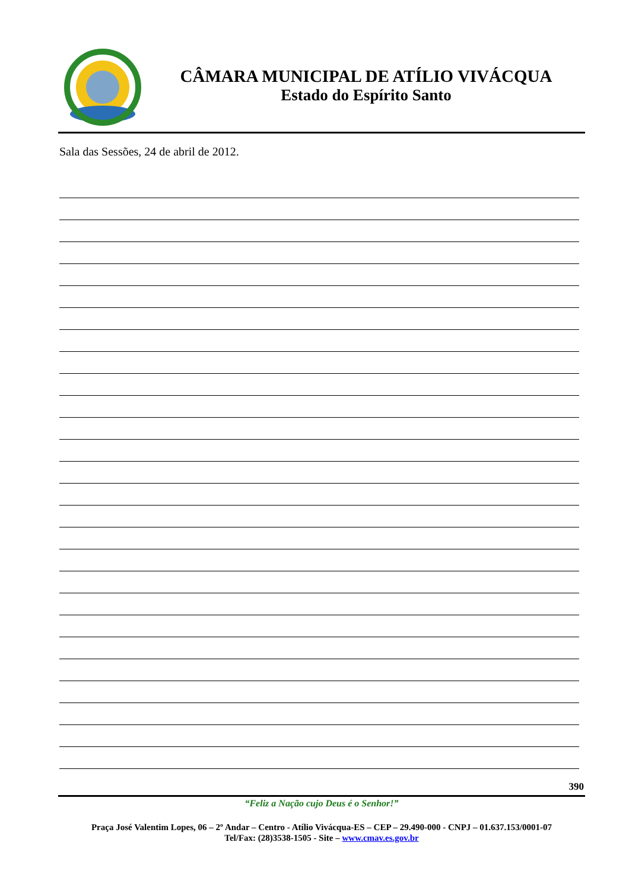CÂMARA MUNICIPAL DE ATÍLIO VIVÁCQUA
Estado do Espírito Santo
Sala das Sessões, 24 de abril de 2012.
390
“Feliz a Nação cujo Deus é o Senhor!”
Praça José Valentim Lopes, 06 – 2º Andar – Centro - Atílio Vivácqua-ES – CEP – 29.490-000 - CNPJ – 01.637.153/0001-07
Tel/Fax: (28)3538-1505 - Site – www.cmav.es.gov.br